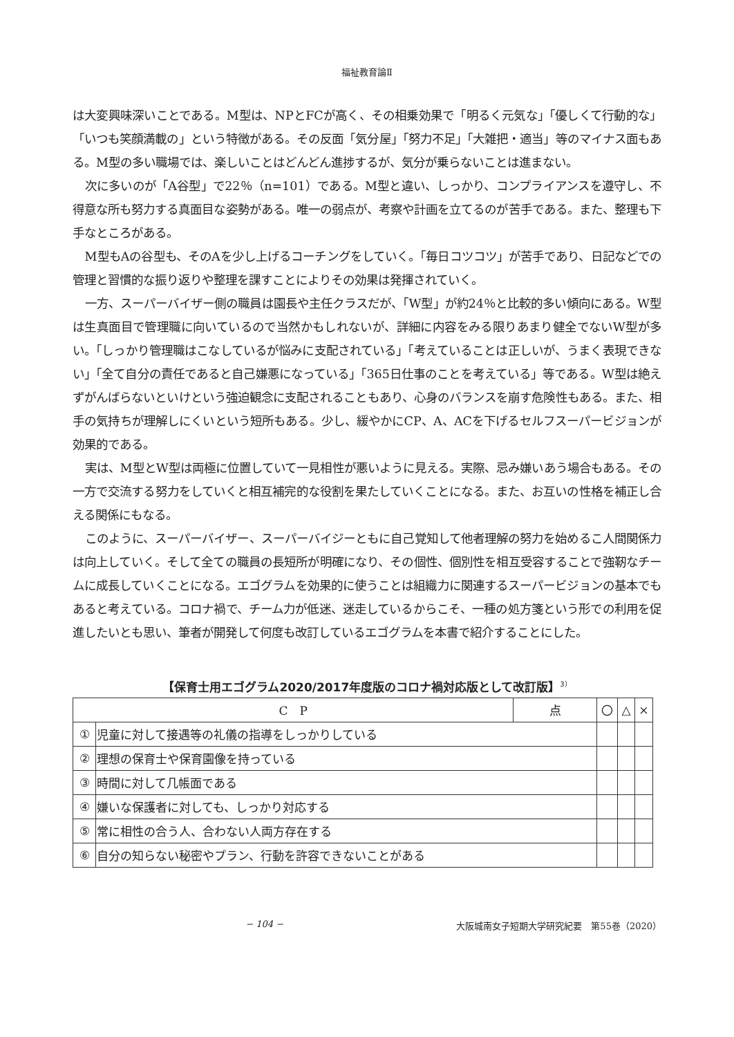福祉教育論Ⅱ
は大変興味深いことである。M型は、NPとFCが高く、その相乗効果で「明るく元気な」「優しくて行動的な」「いつも笑顔満載の」という特徴がある。その反面「気分屋」「努力不足」「大雑把・適当」等のマイナス面もある。M型の多い職場では、楽しいことはどんどん進捗するが、気分が乗らないことは進まない。
次に多いのが「A谷型」で22％（n=101）である。M型と違い、しっかり、コンプライアンスを遵守し、不得意な所も努力する真面目な姿勢がある。唯一の弱点が、考察や計画を立てるのが苦手である。また、整理も下手なところがある。
M型もAの谷型も、そのAを少し上げるコーチングをしていく。「毎日コツコツ」が苦手であり、日記などでの管理と習慣的な振り返りや整理を課すことによりその効果は発揮されていく。
一方、スーパーバイザー側の職員は園長や主任クラスだが、「W型」が約24％と比較的多い傾向にある。W型は生真面目で管理職に向いているので当然かもしれないが、詳細に内容をみる限りあまり健全でないW型が多い。「しっかり管理職はこなしているが悩みに支配されている」「考えていることは正しいが、うまく表現できない」「全て自分の責任であると自己嫌悪になっている」「365日仕事のことを考えている」等である。W型は絶えずがんばらないといけという強迫観念に支配されることもあり、心身のバランスを崩す危険性もある。また、相手の気持ちが理解しにくいという短所もある。少し、緩やかにCP、A、ACを下げるセルフスーパービジョンが効果的である。
実は、M型とW型は両極に位置していて一見相性が悪いように見える。実際、忌み嫌いあう場合もある。その一方で交流する努力をしていくと相互補完的な役割を果たしていくことになる。また、お互いの性格を補正し合える関係にもなる。
このように、スーパーバイザー、スーパーバイジーともに自己覚知して他者理解の努力を始めるこ人間関係力は向上していく。そして全ての職員の長短所が明確になり、その個性、個別性を相互受容することで強靭なチームに成長していくことになる。エゴグラムを効果的に使うことは組織力に関連するスーパービジョンの基本でもあると考えている。コロナ禍で、チーム力が低迷、迷走しているからこそ、一種の処方箋という形での利用を促進したいとも思い、筆者が開発して何度も改訂しているエゴグラムを本書で紹介することにした。
【保育士用エゴグラム2020/2017年度版のコロナ禍対応版として改訂版】<sup>3）</sup>
| C P | | 点 | 〇 | △ | × |
| --- | --- | --- | --- | --- | --- |
| ① | 児童に対して接遇等の礼儀の指導をしっかりしている | | | | |
| ② | 理想の保育士や保育園像を持っている | | | | |
| ③ | 時間に対して几帳面である | | | | |
| ④ | 嫌いな保護者に対しても、しっかり対応する | | | | |
| ⑤ | 常に相性の合う人、合わない人両方存在する | | | | |
| ⑥ | 自分の知らない秘密やプラン、行動を許容できないことがある | | | | |
− 104 − 大阪城南女子短期大学研究紀要　第55巻（2020）